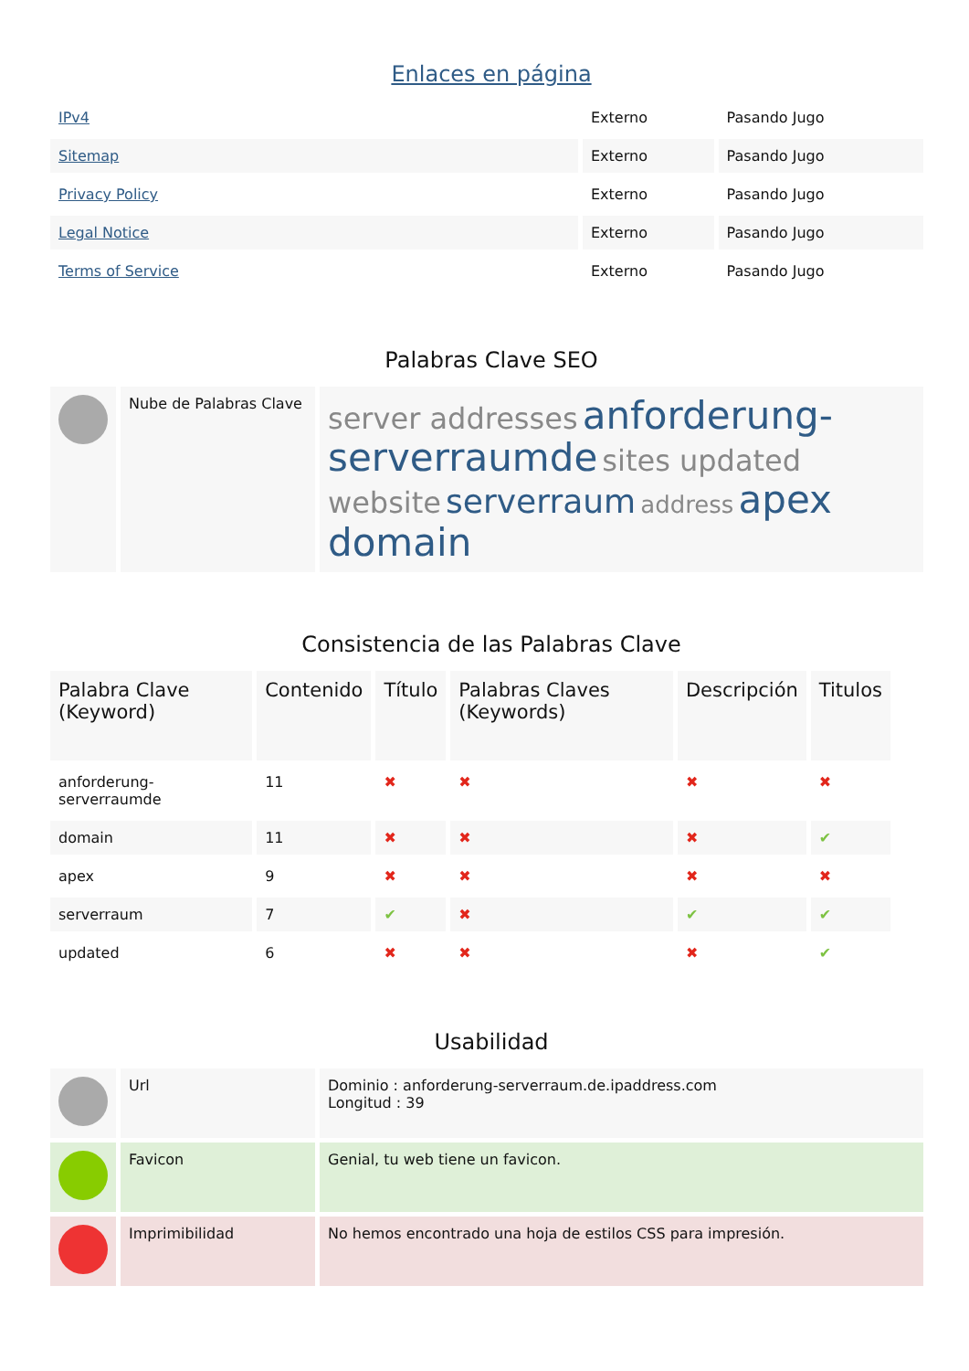Enlaces en página
| IPv4 | Externo | Pasando Jugo |
| Sitemap | Externo | Pasando Jugo |
| Privacy Policy | Externo | Pasando Jugo |
| Legal Notice | Externo | Pasando Jugo |
| Terms of Service | Externo | Pasando Jugo |
Palabras Clave SEO
| | Nube de Palabras Clave | server addresses anforderung-serverraumde sites updated website serverraum address apex domain |
Consistencia de las Palabras Clave
| Palabra Clave (Keyword) | Contenido | Título | Palabras Claves (Keywords) | Descripción | Titulos |
| --- | --- | --- | --- | --- | --- |
| anforderung-serverraumde | 11 | ✖ | ✖ | ✖ | ✖ |
| domain | 11 | ✖ | ✖ | ✖ | ✔ |
| apex | 9 | ✖ | ✖ | ✖ | ✖ |
| serverraum | 7 | ✔ | ✖ | ✔ | ✔ |
| updated | 6 | ✖ | ✖ | ✖ | ✔ |
Usabilidad
| | Url | Dominio : anforderung-serverraum.de.ipaddress.com Longitud : 39 |
| | Favicon | Genial, tu web tiene un favicon. |
| | Imprimibilidad | No hemos encontrado una hoja de estilos CSS para impresión. |